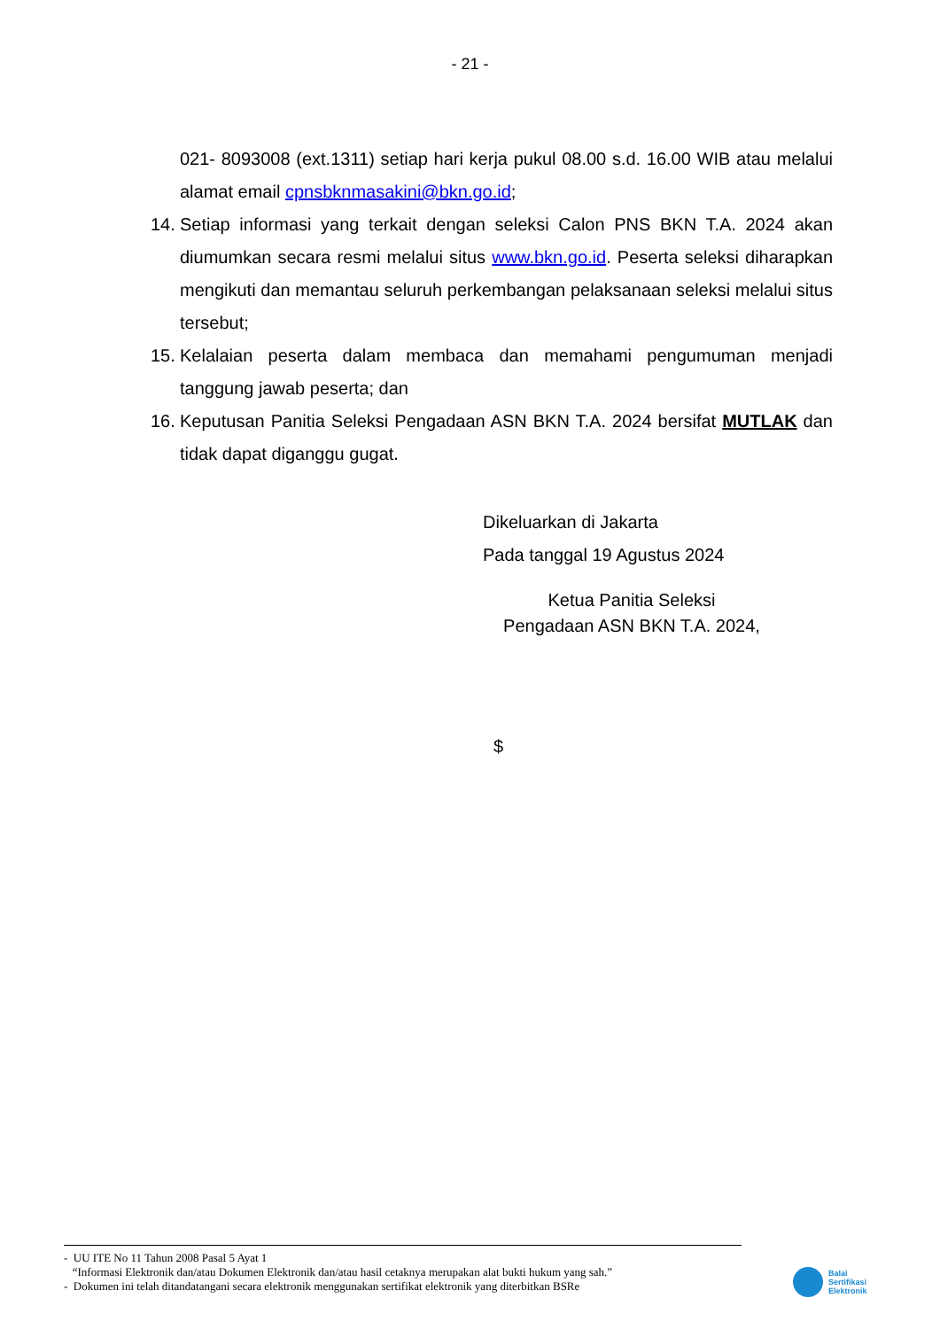- 21 -
021- 8093008 (ext.1311) setiap hari kerja pukul 08.00 s.d. 16.00 WIB atau melalui alamat email cpnsbknmasakini@bkn.go.id;
14. Setiap informasi yang terkait dengan seleksi Calon PNS BKN T.A. 2024 akan diumumkan secara resmi melalui situs www.bkn.go.id. Peserta seleksi diharapkan mengikuti dan memantau seluruh perkembangan pelaksanaan seleksi melalui situs tersebut;
15. Kelalaian peserta dalam membaca dan memahami pengumuman menjadi tanggung jawab peserta; dan
16. Keputusan Panitia Seleksi Pengadaan ASN BKN T.A. 2024 bersifat MUTLAK dan tidak dapat diganggu gugat.
Dikeluarkan di Jakarta
Pada tanggal 19 Agustus 2024
Ketua Panitia Seleksi
Pengadaan ASN BKN T.A. 2024,
$
- UU ITE No 11 Tahun 2008 Pasal 5 Ayat 1
“Informasi Elektronik dan/atau Dokumen Elektronik dan/atau hasil cetaknya merupakan alat bukti hukum yang sah.”
- Dokumen ini telah ditandatangani secara elektronik menggunakan sertifikat elektronik yang diterbitkan BSRe
Balai
Sertifikasi
Elektronik